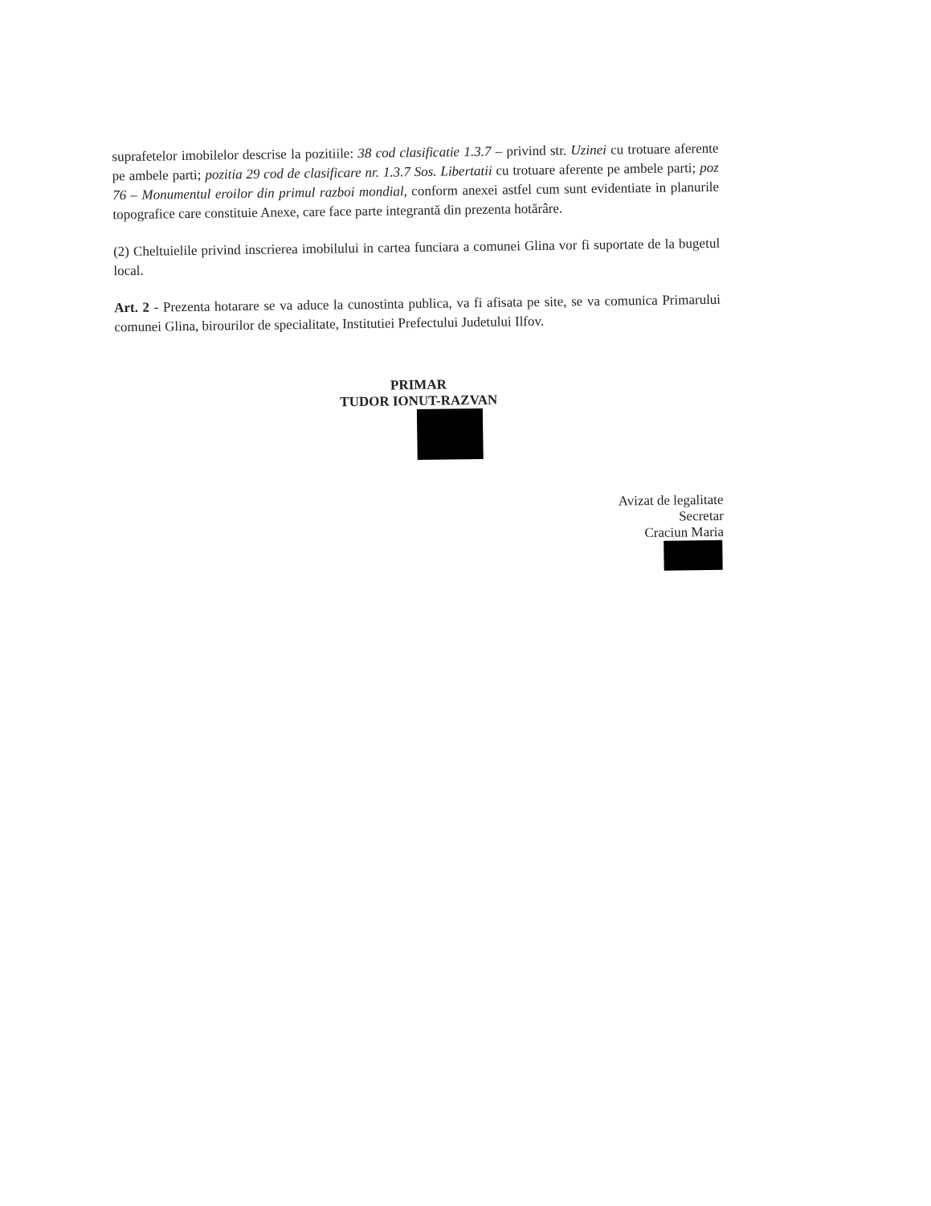suprafetelor imobilelor descrise la pozitiile: 38 cod clasificatie 1.3.7 – privind str. Uzinei cu trotuare aferente pe ambele parti; pozitia 29 cod de clasificare nr. 1.3.7 Sos. Libertatii cu trotuare aferente pe ambele parti; poz 76 – Monumentul eroilor din primul razboi mondial, conform anexei astfel cum sunt evidentiate in planurile topografice care constituie Anexe, care face parte integrantă din prezenta hotărâre.
(2) Cheltuielile privind inscrierea imobilului in cartea funciara a comunei Glina vor fi suportate de la bugetul local.
Art. 2 - Prezenta hotarare se va aduce la cunostinta publica, va fi afisata pe site, se va comunica Primarului comunei Glina, birourilor de specialitate, Institutiei Prefectului Judetului Ilfov.
PRIMAR
TUDOR IONUT-RAZVAN
Avizat de legalitate
Secretar
Craciun Maria